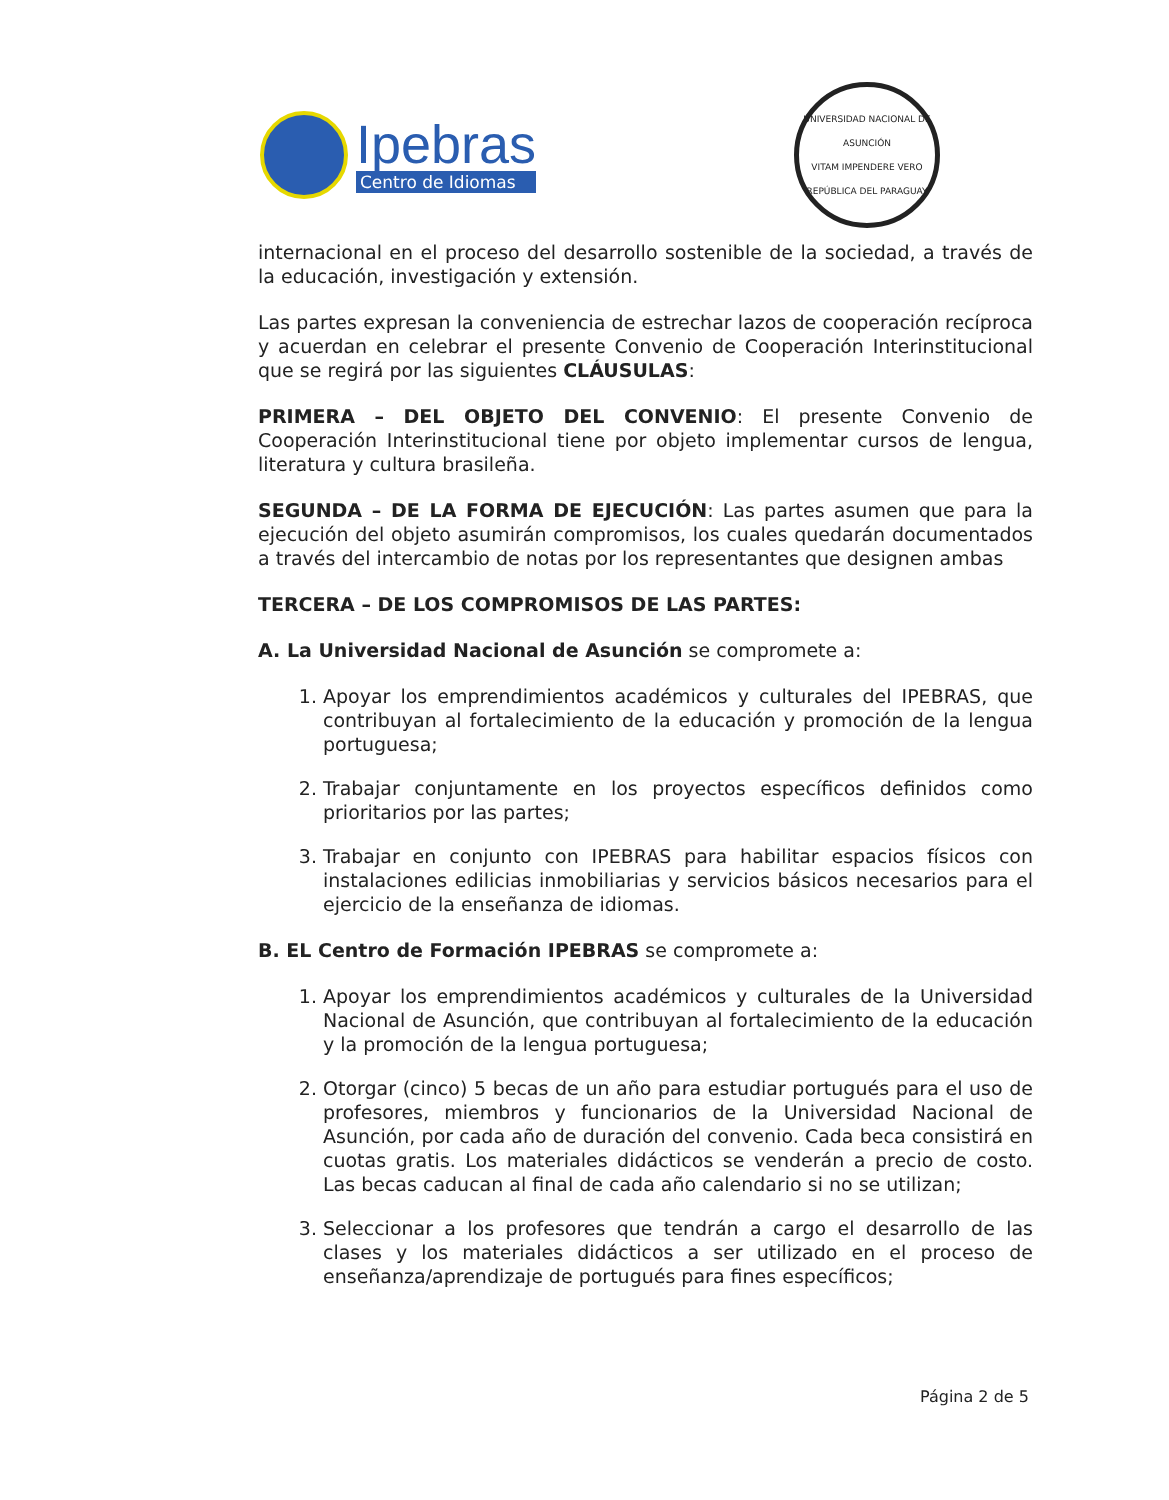Ipebras
Centro de Idiomas
UNIVERSIDAD NACIONAL DE ASUNCIÓN
VITAM IMPENDERE VERO
REPÚBLICA DEL PARAGUAY
internacional en el proceso del desarrollo sostenible de la sociedad, a través de la educación, investigación y extensión.
Las partes expresan la conveniencia de estrechar lazos de cooperación recíproca y acuerdan en celebrar el presente Convenio de Cooperación Interinstitucional que se regirá por las siguientes CLÁUSULAS:
PRIMERA – DEL OBJETO DEL CONVENIO: El presente Convenio de Cooperación Interinstitucional tiene por objeto implementar cursos de lengua, literatura y cultura brasileña.
SEGUNDA – DE LA FORMA DE EJECUCIÓN: Las partes asumen que para la ejecución del objeto asumirán compromisos, los cuales quedarán documentados a través del intercambio de notas por los representantes que designen ambas
TERCERA – DE LOS COMPROMISOS DE LAS PARTES:
A. La Universidad Nacional de Asunción se compromete a:
1. Apoyar los emprendimientos académicos y culturales del IPEBRAS, que contribuyan al fortalecimiento de la educación y promoción de la lengua portuguesa;
2. Trabajar conjuntamente en los proyectos específicos definidos como prioritarios por las partes;
3. Trabajar en conjunto con IPEBRAS para habilitar espacios físicos con instalaciones edilicias inmobiliarias y servicios básicos necesarios para el ejercicio de la enseñanza de idiomas.
B. EL Centro de Formación IPEBRAS se compromete a:
1. Apoyar los emprendimientos académicos y culturales de la Universidad Nacional de Asunción, que contribuyan al fortalecimiento de la educación y la promoción de la lengua portuguesa;
2. Otorgar (cinco) 5 becas de un año para estudiar portugués para el uso de profesores, miembros y funcionarios de la Universidad Nacional de Asunción, por cada año de duración del convenio. Cada beca consistirá en cuotas gratis. Los materiales didácticos se venderán a precio de costo. Las becas caducan al final de cada año calendario si no se utilizan;
3. Seleccionar a los profesores que tendrán a cargo el desarrollo de las clases y los materiales didácticos a ser utilizado en el proceso de enseñanza/aprendizaje de portugués para fines específicos;
Página 2 de 5